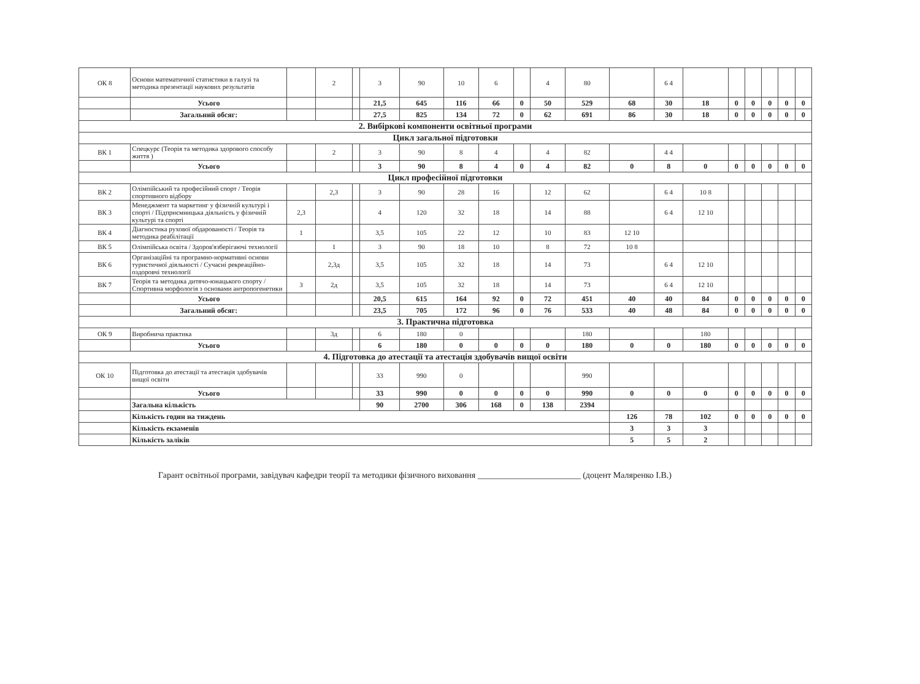| ОК 8 | Основи математичної статистики в галузі та методика презентації наукових результатів | | 2 | | 3 | 90 | 10 | 6 | | 4 | 80 | | 6 4 | | | | | | |
| | Усього | | | | 21,5 | 645 | 116 | 66 | 0 | 50 | 529 | 68 | 30 | 18 | 0 | 0 | 0 | 0 | 0 |
| | Загальний обсяг: | | | | 27,5 | 825 | 134 | 72 | 0 | 62 | 691 | 86 | 30 | 18 | 0 | 0 | 0 | 0 | 0 |
| 2. Вибіркові компоненти освітньої програми | | | | | | | | | | | | | | | | | | | |
| Цикл загальної підготовки | | | | | | | | | | | | | | | | | | | |
| ВК 1 | Спецкурс (Теорія та методика здорового способу життя ) | | 2 | | 3 | 90 | 8 | 4 | | 4 | 82 | | 4 4 | | | | | | |
| | Усього | | | | 3 | 90 | 8 | 4 | 0 | 4 | 82 | 0 | 8 | 0 | 0 | 0 | 0 | 0 | 0 |
| Цикл професійної підготовки | | | | | | | | | | | | | | | | | | | |
| ВК 2 | Олімпійський та професійний спорт / Теорія спортивного відбору | | 2,3 | | 3 | 90 | 28 | 16 | | 12 | 62 | | 6 4 | 10 8 | | | | | |
| ВК 3 | Менеджмент та маркетинг у фізичній культурі і спорті / Підприємницька діяльність у фізичній культурі та спорті | 2,3 | | | 4 | 120 | 32 | 18 | | 14 | 88 | | 6 4 | 12 10 | | | | | |
| ВК 4 | Діагностика рухової обдарованості / Теорія та методика реабілітації | 1 | | | 3,5 | 105 | 22 | 12 | | 10 | 83 | 12 10 | | | | | | | |
| ВК 5 | Олімпійська освіта / Здоров'язберігаючі технології | | 1 | | 3 | 90 | 18 | 10 | | 8 | 72 | 10 8 | | | | | | | |
| ВК 6 | Організаційні та програмно-нормативні основи туристичної діяльності / Сучасні рекреаційно-оздоровчі технології | | 2,3д | | 3,5 | 105 | 32 | 18 | | 14 | 73 | | 6 4 | 12 10 | | | | | |
| ВК 7 | Теорія та методика дитячо-юнацького спорту / Спортивна морфологія з основами антропогенетики | 3 | 2д | | 3,5 | 105 | 32 | 18 | | 14 | 73 | | 6 4 | 12 10 | | | | | |
| | Усього | | | | 20,5 | 615 | 164 | 92 | 0 | 72 | 451 | 40 | 40 | 84 | 0 | 0 | 0 | 0 | 0 |
| | Загальний обсяг: | | | | 23,5 | 705 | 172 | 96 | 0 | 76 | 533 | 40 | 48 | 84 | 0 | 0 | 0 | 0 | 0 |
| 3. Практична підготовка | | | | | | | | | | | | | | | | | | | |
| ОК 9 | Виробнича практика | | 3д | | 6 | 180 | 0 | | | | 180 | | | 180 | | | | | |
| | Усього | | | | 6 | 180 | 0 | 0 | 0 | 0 | 180 | 0 | 0 | 180 | 0 | 0 | 0 | 0 | 0 |
| 4. Підготовка до атестації та атестація здобувачів вищої освіти | | | | | | | | | | | | | | | | | | | |
| ОК 10 | Підготовка до атестації та атестація здобувачів вищої освіти | | | | 33 | 990 | 0 | | | | 990 | | | | | | | | |
| | Усього | | | | 33 | 990 | 0 | 0 | 0 | 0 | 990 | 0 | 0 | 0 | 0 | 0 | 0 | 0 | 0 |
| | Загальна кількість | | | | 90 | 2700 | 306 | 168 | 0 | 138 | 2394 | | | | | | | | |
| | Кількість годин на тиждень | | | | | | | | | | | 126 | 78 | 102 | 0 | 0 | 0 | 0 | 0 |
| | Кількість екзаменів | | | | | | | | | | | 3 | 3 | 3 | | | | | |
| | Кількість заліків | | | | | | | | | | | 5 | 5 | 2 | | | | | |
Гарант освітньої програми, завідувач кафедри теорії та методики фізичного виховання ________________________ (доцент Маляренко І.В.)